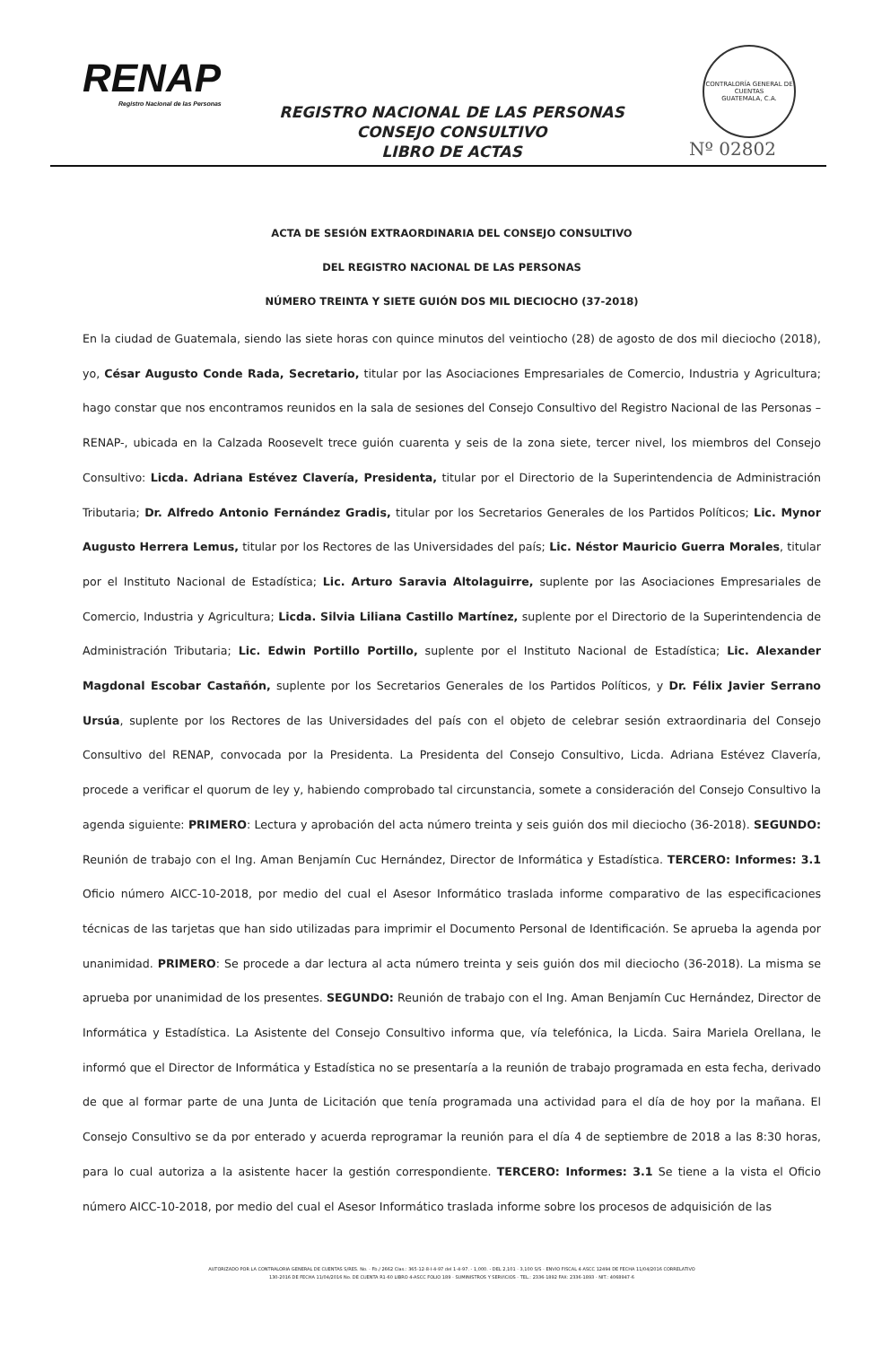RENAP
Registro Nacional de las Personas
CONTRALORÍA GENERAL DE CUENTAS
GUATEMALA, C.A.
REGISTRO NACIONAL DE LAS PERSONAS
CONSEJO CONSULTIVO
LIBRO DE ACTAS
Nº 02802
ACTA DE SESIÓN EXTRAORDINARIA DEL CONSEJO CONSULTIVO
DEL REGISTRO NACIONAL DE LAS PERSONAS
NÚMERO TREINTA Y SIETE GUIÓN DOS MIL DIECIOCHO (37-2018)
En la ciudad de Guatemala, siendo las siete horas con quince minutos del veintiocho (28) de agosto de dos mil dieciocho (2018), yo, César Augusto Conde Rada, Secretario, titular por las Asociaciones Empresariales de Comercio, Industria y Agricultura; hago constar que nos encontramos reunidos en la sala de sesiones del Consejo Consultivo del Registro Nacional de las Personas –RENAP-, ubicada en la Calzada Roosevelt trece guión cuarenta y seis de la zona siete, tercer nivel, los miembros del Consejo Consultivo: Licda. Adriana Estévez Clavería, Presidenta, titular por el Directorio de la Superintendencia de Administración Tributaria; Dr. Alfredo Antonio Fernández Gradis, titular por los Secretarios Generales de los Partidos Políticos; Lic. Mynor Augusto Herrera Lemus, titular por los Rectores de las Universidades del país; Lic. Néstor Mauricio Guerra Morales, titular por el Instituto Nacional de Estadística; Lic. Arturo Saravia Altolaguirre, suplente por las Asociaciones Empresariales de Comercio, Industria y Agricultura; Licda. Silvia Liliana Castillo Martínez, suplente por el Directorio de la Superintendencia de Administración Tributaria; Lic. Edwin Portillo Portillo, suplente por el Instituto Nacional de Estadística; Lic. Alexander Magdonal Escobar Castañón, suplente por los Secretarios Generales de los Partidos Políticos, y Dr. Félix Javier Serrano Ursúa, suplente por los Rectores de las Universidades del país con el objeto de celebrar sesión extraordinaria del Consejo Consultivo del RENAP, convocada por la Presidenta. La Presidenta del Consejo Consultivo, Licda. Adriana Estévez Clavería, procede a verificar el quorum de ley y, habiendo comprobado tal circunstancia, somete a consideración del Consejo Consultivo la agenda siguiente: PRIMERO: Lectura y aprobación del acta número treinta y seis guión dos mil dieciocho (36-2018). SEGUNDO: Reunión de trabajo con el Ing. Aman Benjamín Cuc Hernández, Director de Informática y Estadística. TERCERO: Informes: 3.1 Oficio número AICC-10-2018, por medio del cual el Asesor Informático traslada informe comparativo de las especificaciones técnicas de las tarjetas que han sido utilizadas para imprimir el Documento Personal de Identificación. Se aprueba la agenda por unanimidad. PRIMERO: Se procede a dar lectura al acta número treinta y seis guión dos mil dieciocho (36-2018). La misma se aprueba por unanimidad de los presentes. SEGUNDO: Reunión de trabajo con el Ing. Aman Benjamín Cuc Hernández, Director de Informática y Estadística. La Asistente del Consejo Consultivo informa que, vía telefónica, la Licda. Saira Mariela Orellana, le informó que el Director de Informática y Estadística no se presentaría a la reunión de trabajo programada en esta fecha, derivado de que al formar parte de una Junta de Licitación que tenía programada una actividad para el día de hoy por la mañana. El Consejo Consultivo se da por enterado y acuerda reprogramar la reunión para el día 4 de septiembre de 2018 a las 8:30 horas, para lo cual autoriza a la asistente hacer la gestión correspondiente. TERCERO: Informes: 3.1 Se tiene a la vista el Oficio número AICC-10-2018, por medio del cual el Asesor Informático traslada informe sobre los procesos de adquisición de las
AUTORIZADO POR LA CONTRALORIA GENERAL DE CUENTAS S/RES. No. - Fb./ 2662 Clas.: 365-12-8-I-4-97 del 1-4-97. - 1,000. - DEL 2,101 - 3,100 S/S - ENVIO FISCAL 4-ASCC 12494 DE FECHA 11/04/2016 CORRELATIVO
130-2016 DE FECHA 11/04/2016 No. DE CUENTA R1-60 LIBRO 4-ASCC FOLIO 189 - SUMINISTROS Y SERVICIOS - TEL.: 2336-1892 FAX: 2336-1893 - NIT.: 4068947-6